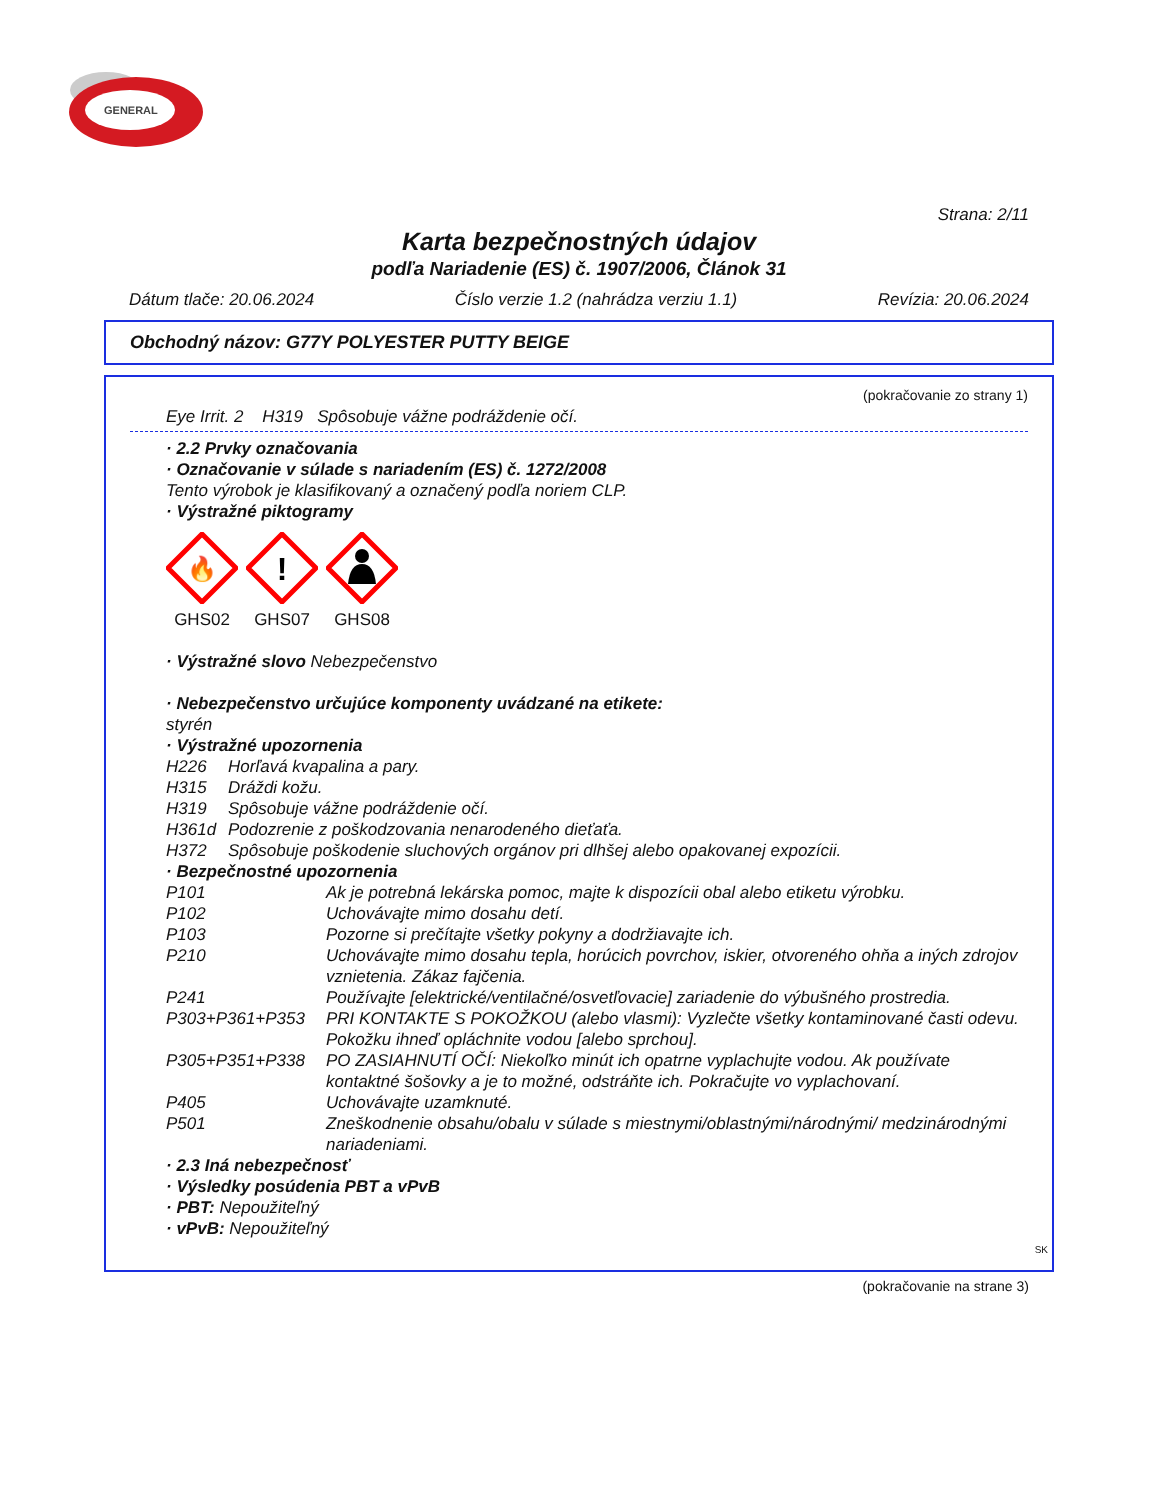GENERAL
Strana: 2/11
Karta bezpečnostných údajov
podľa Nariadenie (ES) č. 1907/2006, Článok 31
Dátum tlače: 20.06.2024 Číslo verzie 1.2 (nahrádza verziu 1.1) Revízia: 20.06.2024
Obchodný názov: G77Y POLYESTER PUTTY BEIGE
(pokračovanie zo strany 1)
Eye Irrit. 2 H319 Spôsobuje vážne podráždenie očí.
· 2.2 Prvky označovania
· Označovanie v súlade s nariadením (ES) č. 1272/2008
Tento výrobok je klasifikovaný a označený podľa noriem CLP.
· Výstražné piktogramy
🔥
GHS02
!
GHS07
GHS08
· Výstražné slovo Nebezpečenstvo
· Nebezpečenstvo určujúce komponenty uvádzané na etikete:
styrén
· Výstražné upozornenia
H226 Horľavá kvapalina a pary.
H315 Dráždi kožu.
H319 Spôsobuje vážne podráždenie očí.
H361d Podozrenie z poškodzovania nenarodeného dieťaťa.
H372 Spôsobuje poškodenie sluchových orgánov pri dlhšej alebo opakovanej expozícii.
· Bezpečnostné upozornenia
P101 Ak je potrebná lekárska pomoc, majte k dispozícii obal alebo etiketu výrobku.
P102 Uchovávajte mimo dosahu detí.
P103 Pozorne si prečítajte všetky pokyny a dodržiavajte ich.
P210 Uchovávajte mimo dosahu tepla, horúcich povrchov, iskier, otvoreného ohňa a iných zdrojov vznietenia. Zákaz fajčenia.
P241 Používajte [elektrické/ventilačné/osvetľovacie] zariadenie do výbušného prostredia.
P303+P361+P353 PRI KONTAKTE S POKOŽKOU (alebo vlasmi): Vyzlečte všetky kontaminované časti odevu. Pokožku ihneď opláchnite vodou [alebo sprchou].
P305+P351+P338 PO ZASIAHNUTÍ OČÍ: Niekoľko minút ich opatrne vyplachujte vodou. Ak používate kontaktné šošovky a je to možné, odstráňte ich. Pokračujte vo vyplachovaní.
P405 Uchovávajte uzamknuté.
P501 Zneškodnenie obsahu/obalu v súlade s miestnymi/oblastnými/národnými/ medzinárodnými nariadeniami.
· 2.3 Iná nebezpečnosť
· Výsledky posúdenia PBT a vPvB
· PBT: Nepoužiteľný
· vPvB: Nepoužiteľný
SK
(pokračovanie na strane 3)